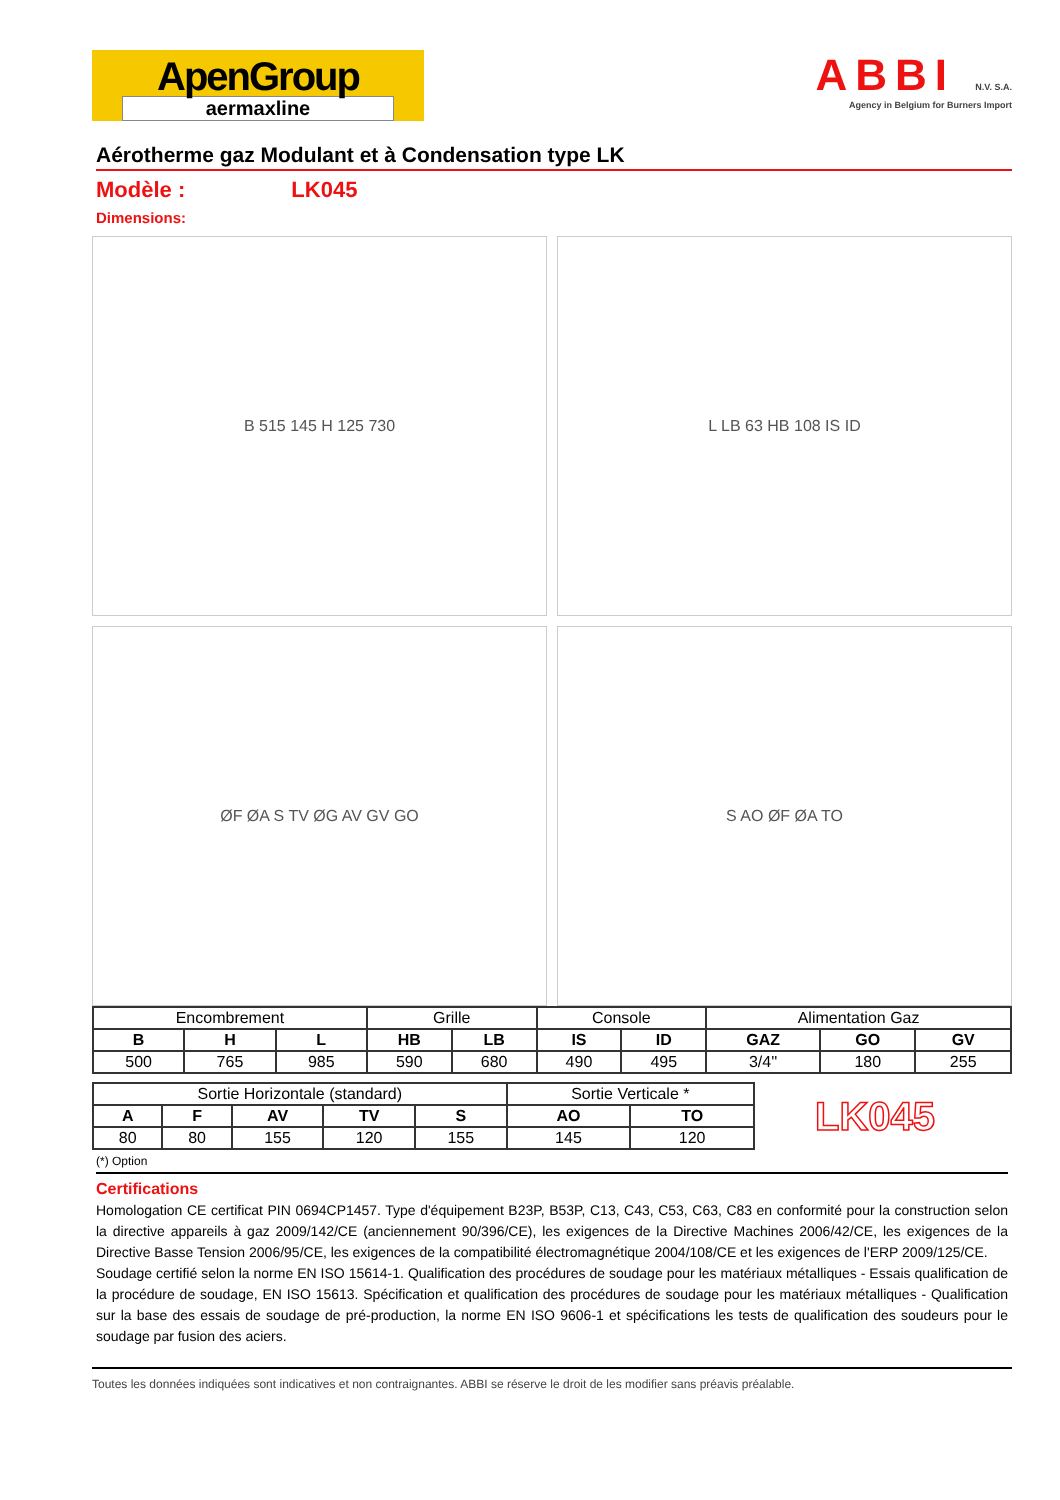ApenGroup
aermaxline
ABBI N.V. S.A.
Agency in Belgium for Burners Import
Aérotherme gaz Modulant et à Condensation type LK
Modèle : LK045
Dimensions:
B 515 145 H 125 730
L LB 63 HB 108 IS ID
ØF ØA S TV ØG AV GV GO
S AO ØF ØA TO
| Encombrement | | | Grille | | Console | | Alimentation Gaz | | |
| B | H | L | HB | LB | IS | ID | GAZ | GO | GV |
| 500 | 765 | 985 | 590 | 680 | 490 | 495 | 3/4'' | 180 | 255 |
| Sortie Horizontale (standard) | | | | | Sortie Verticale * | |
| A | F | AV | TV | S | AO | TO |
| 80 | 80 | 155 | 120 | 155 | 145 | 120 |
LK045
(*) Option
Certifications
Homologation CE certificat PIN 0694CP1457. Type d'équipement B23P, B53P, C13, C43, C53, C63, C83 en conformité pour la construction selon la directive appareils à gaz 2009/142/CE (anciennement 90/396/CE), les exigences de la Directive Machines 2006/42/CE, les exigences de la Directive Basse Tension 2006/95/CE, les exigences de la compatibilité électromagnétique 2004/108/CE et les exigences de l'ERP 2009/125/CE.
Soudage certifié selon la norme EN ISO 15614-1. Qualification des procédures de soudage pour les matériaux métalliques - Essais qualification de la procédure de soudage, EN ISO 15613. Spécification et qualification des procédures de soudage pour les matériaux métalliques - Qualification sur la base des essais de soudage de pré-production, la norme EN ISO 9606-1 et spécifications les tests de qualification des soudeurs pour le soudage par fusion des aciers.
Toutes les données indiquées sont indicatives et non contraignantes. ABBI se réserve le droit de les modifier sans préavis préalable.